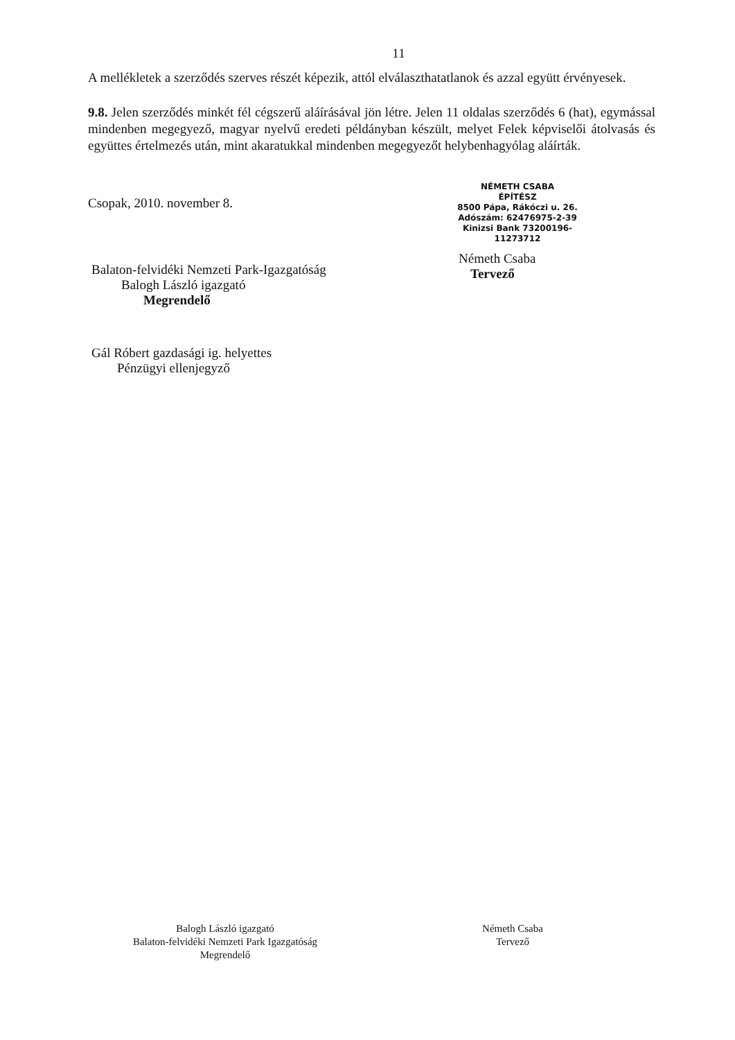11
A mellékletek a szerződés szerves részét képezik, attól elválaszthatatlanok és azzal együtt érvényesek.
9.8. Jelen szerződés minkét fél cégszerű aláírásával jön létre. Jelen 11 oldalas szerződés 6 (hat), egymással mindenben megegyező, magyar nyelvű eredeti példányban készült, melyet Felek képviselői átolvasás és együttes értelmezés után, mint akaratukkal mindenben megegyezőt helybenhagyólag aláírták.
Csopak, 2010. november 8.
Balaton-felvidéki Nemzeti Park-Igazgatóság
Balogh László igazgató
Megrendelő
Gál Róbert gazdasági ig. helyettes
Pénzügyi ellenjegyző
NÉMETH CSABA
ÉPÍTÉSZ
8500 Pápa, Rákóczi u. 26.
Adószám: 62476975-2-39
Kinizsi Bank 73200196-11273712
Németh Csaba
Tervező
Balogh László igazgató
Balaton-felvidéki Nemzeti Park Igazgatóság
Megrendelő
Németh Csaba
Tervező